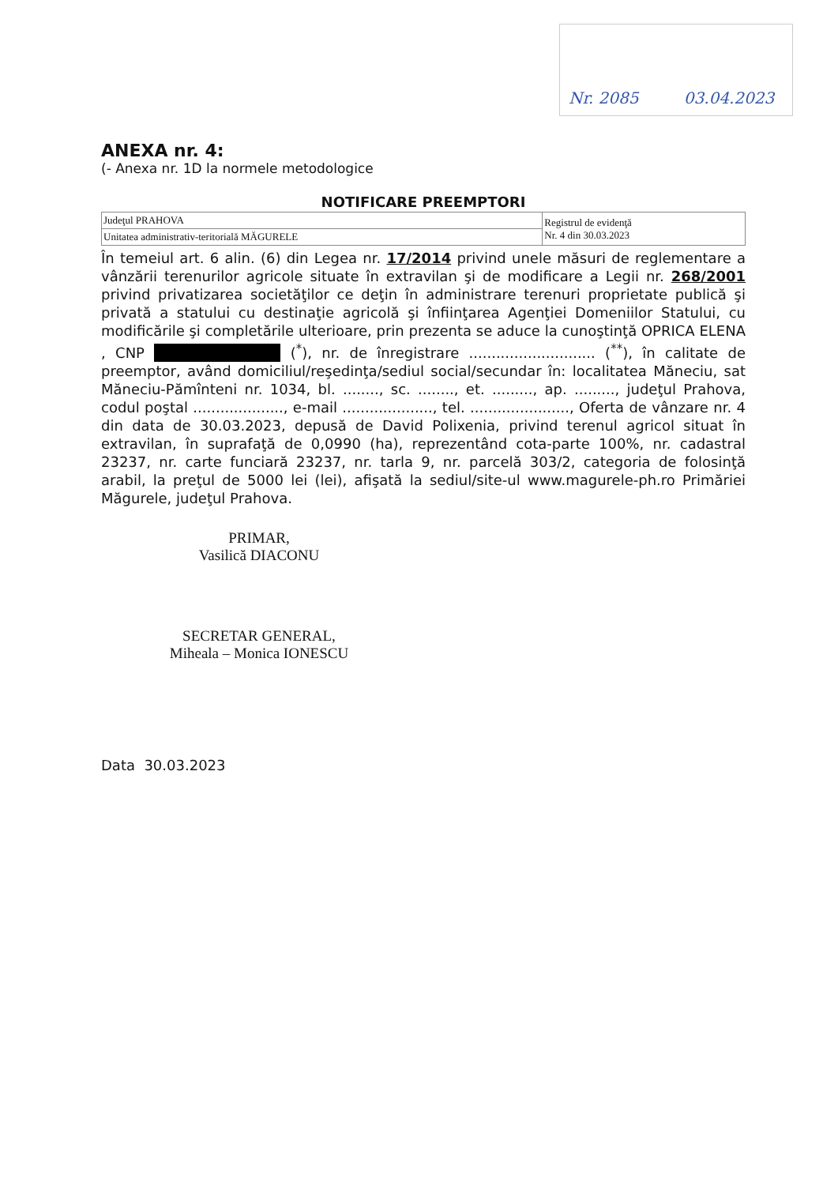Nr. 2085 03.04.2023
ANEXA nr. 4:
(- Anexa nr. 1D la normele metodologice
NOTIFICARE PREEMPTORI
| Judeţul PRAHOVA | Registrul de evidenţă Nr. 4 din 30.03.2023 |
| Unitatea administrativ-teritorială MĂGURELE | |
În temeiul art. 6 alin. (6) din Legea nr. 17/2014 privind unele măsuri de reglementare a vânzării terenurilor agricole situate în extravilan şi de modificare a Legii nr. 268/2001 privind privatizarea societăţilor ce deţin în administrare terenuri proprietate publică şi privată a statului cu destinaţie agricolă şi înfiinţarea Agenţiei Domeniilor Statului, cu modificările şi completările ulterioare, prin prezenta se aduce la cunoştinţă OPRICA ELENA , CNP (<sup>*</sup>), nr. de înregistrare ............................ (<sup>**</sup>), în calitate de preemptor, având domiciliul/reşedinţa/sediul social/secundar în: localitatea Măneciu, sat Măneciu-Pămînteni nr. 1034, bl. ........, sc. ........, et. ........., ap. ........., judeţul Prahova, codul poştal ...................., e-mail ...................., tel. ......................, Oferta de vânzare nr. 4 din data de 30.03.2023, depusă de David Polixenia, privind terenul agricol situat în extravilan, în suprafaţă de 0,0990 (ha), reprezentând cota-parte 100%, nr. cadastral 23237, nr. carte funciară 23237, nr. tarla 9, nr. parcelă 303/2, categoria de folosinţă arabil, la preţul de 5000 lei (lei), afişată la sediul/site-ul www.magurele-ph.ro Primăriei Măgurele, judeţul Prahova.
PRIMAR,
Vasilică DIACONU
SECRETAR GENERAL,
Miheala – Monica IONESCU
Data 30.03.2023